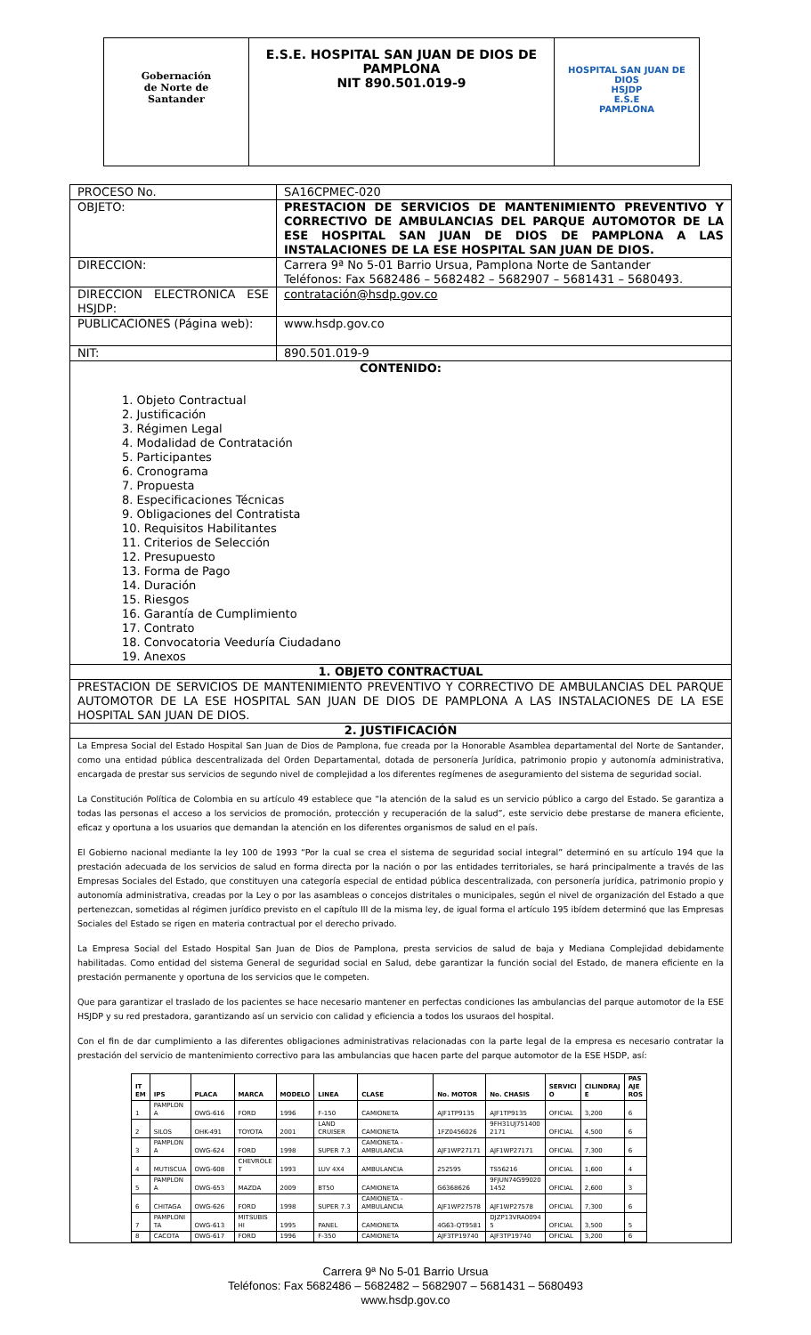| Gobernación de Norte de Santander | E.S.E. HOSPITAL SAN JUAN DE DIOS DE PAMPLONA NIT 890.501.019-9 | HOSPITAL SAN JUAN DE DIOS HSJDP E.S.E PAMPLONA |
| PROCESO No. | SA16CPMEC-020 |
| OBJETO: | PRESTACION DE SERVICIOS DE MANTENIMIENTO PREVENTIVO Y CORRECTIVO DE AMBULANCIAS DEL PARQUE AUTOMOTOR DE LA ESE HOSPITAL SAN JUAN DE DIOS DE PAMPLONA A LAS INSTALACIONES DE LA ESE HOSPITAL SAN JUAN DE DIOS. |
| DIRECCION: | Carrera 9ª No 5-01 Barrio Ursua, Pamplona Norte de Santander Teléfonos: Fax 5682486 – 5682482 – 5682907 – 5681431 – 5680493. |
| DIRECCION ELECTRONICA ESE HSJDP: | contratación@hsdp.gov.co |
| PUBLICACIONES (Página web): | www.hsdp.gov.co |
| NIT: | 890.501.019-9 |
| CONTENIDO: 1. Objeto Contractual 2. Justificación 3. Régimen Legal 4. Modalidad de Contratación 5. Participantes 6. Cronograma 7. Propuesta 8. Especificaciones Técnicas 9. Obligaciones del Contratista 10. Requisitos Habilitantes 11. Criterios de Selección 12. Presupuesto 13. Forma de Pago 14. Duración 15. Riesgos 16. Garantía de Cumplimiento 17. Contrato 18. Convocatoria Veeduría Ciudadano 19. Anexos | |
| 1. OBJETO CONTRACTUAL | |
| PRESTACION DE SERVICIOS DE MANTENIMIENTO PREVENTIVO Y CORRECTIVO DE AMBULANCIAS DEL PARQUE AUTOMOTOR DE LA ESE HOSPITAL SAN JUAN DE DIOS DE PAMPLONA A LAS INSTALACIONES DE LA ESE HOSPITAL SAN JUAN DE DIOS. | |
| 2. JUSTIFICACIÓN | |
| La Empresa Social del Estado Hospital San Juan de Dios de Pamplona, fue creada por la Honorable Asamblea departamental del Norte de Santander, como una entidad pública descentralizada del Orden Departamental, dotada de personería Jurídica, patrimonio propio y autonomía administrativa, encargada de prestar sus servicios de segundo nivel de complejidad a los diferentes regímenes de aseguramiento del sistema de seguridad social. La Constitución Política de Colombia en su artículo 49 establece que “la atención de la salud es un servicio público a cargo del Estado. Se garantiza a todas las personas el acceso a los servicios de promoción, protección y recuperación de la salud”, este servicio debe prestarse de manera eficiente, eficaz y oportuna a los usuarios que demandan la atención en los diferentes organismos de salud en el país. El Gobierno nacional mediante la ley 100 de 1993 “Por la cual se crea el sistema de seguridad social integral” determinó en su artículo 194 que la prestación adecuada de los servicios de salud en forma directa por la nación o por las entidades territoriales, se hará principalmente a través de las Empresas Sociales del Estado, que constituyen una categoría especial de entidad pública descentralizada, con personería jurídica, patrimonio propio y autonomía administrativa, creadas por la Ley o por las asambleas o concejos distritales o municipales, según el nivel de organización del Estado a que pertenezcan, sometidas al régimen jurídico previsto en el capítulo III de la misma ley, de igual forma el artículo 195 ibídem determinó que las Empresas Sociales del Estado se rigen en materia contractual por el derecho privado. La Empresa Social del Estado Hospital San Juan de Dios de Pamplona, presta servicios de salud de baja y Mediana Complejidad debidamente habilitadas. Como entidad del sistema General de seguridad social en Salud, debe garantizar la función social del Estado, de manera eficiente en la prestación permanente y oportuna de los servicios que le competen. Que para garantizar el traslado de los pacientes se hace necesario mantener en perfectas condiciones las ambulancias del parque automotor de la ESE HSJDP y su red prestadora, garantizando así un servicio con calidad y eficiencia a todos los usuraos del hospital. Con el fin de dar cumplimiento a las diferentes obligaciones administrativas relacionadas con la parte legal de la empresa es necesario contratar la prestación del servicio de mantenimiento correctivo para las ambulancias que hacen parte del parque automotor de la ESE HSDP, así: / IT EM / IPS / PLACA / MARCA / MODELO / LINEA / CLASE / No. MOTOR / No. CHASIS / SERVICI O / CILINDRAJ E / PAS AJE ROS / / --- / --- / --- / --- / --- / --- / --- / --- / --- / --- / --- / --- / / 1 / PAMPLON A / OWG-616 / FORD / 1996 / F-150 / CAMIONETA / AJF1TP9135 / AJF1TP9135 / OFICIAL / 3,200 / 6 / / 2 / SILOS / OHK-491 / TOYOTA / 2001 / LAND CRUISER / CAMIONETA / 1FZ0456026 / 9FH31UJ751400 2171 / OFICIAL / 4,500 / 6 / / 3 / PAMPLON A / OWG-624 / FORD / 1998 / SUPER 7.3 / CAMIONETA - AMBULANCIA / AJF1WP27171 / AJF1WP27171 / OFICIAL / 7,300 / 6 / / 4 / MUTISCUA / OWG-608 / CHEVROLE T / 1993 / LUV 4X4 / AMBULANCIA / 252595 / TS56216 / OFICIAL / 1,600 / 4 / / 5 / PAMPLON A / OWG-653 / MAZDA / 2009 / BT50 / CAMIONETA / G6368626 / 9FJUN74G99020 1452 / OFICIAL / 2,600 / 3 / / 6 / CHITAGA / OWG-626 / FORD / 1998 / SUPER 7.3 / CAMIONETA - AMBULANCIA / AJF1WP27578 / AJF1WP27578 / OFICIAL / 7,300 / 6 / / 7 / PAMPLONI TA / OWG-613 / MITSUBIS HI / 1995 / PANEL / CAMIONETA / 4G63-QT9581 / DJZP13VRA0094 5 / OFICIAL / 3,500 / 5 / / 8 / CACOTA / OWG-617 / FORD / 1996 / F-350 / CAMIONETA / AJF3TP19740 / AJF3TP19740 / OFICIAL / 3,200 / 6 / | |
Carrera 9ª No 5-01 Barrio Ursua
Teléfonos: Fax 5682486 – 5682482 – 5682907 – 5681431 – 5680493
www.hsdp.gov.co